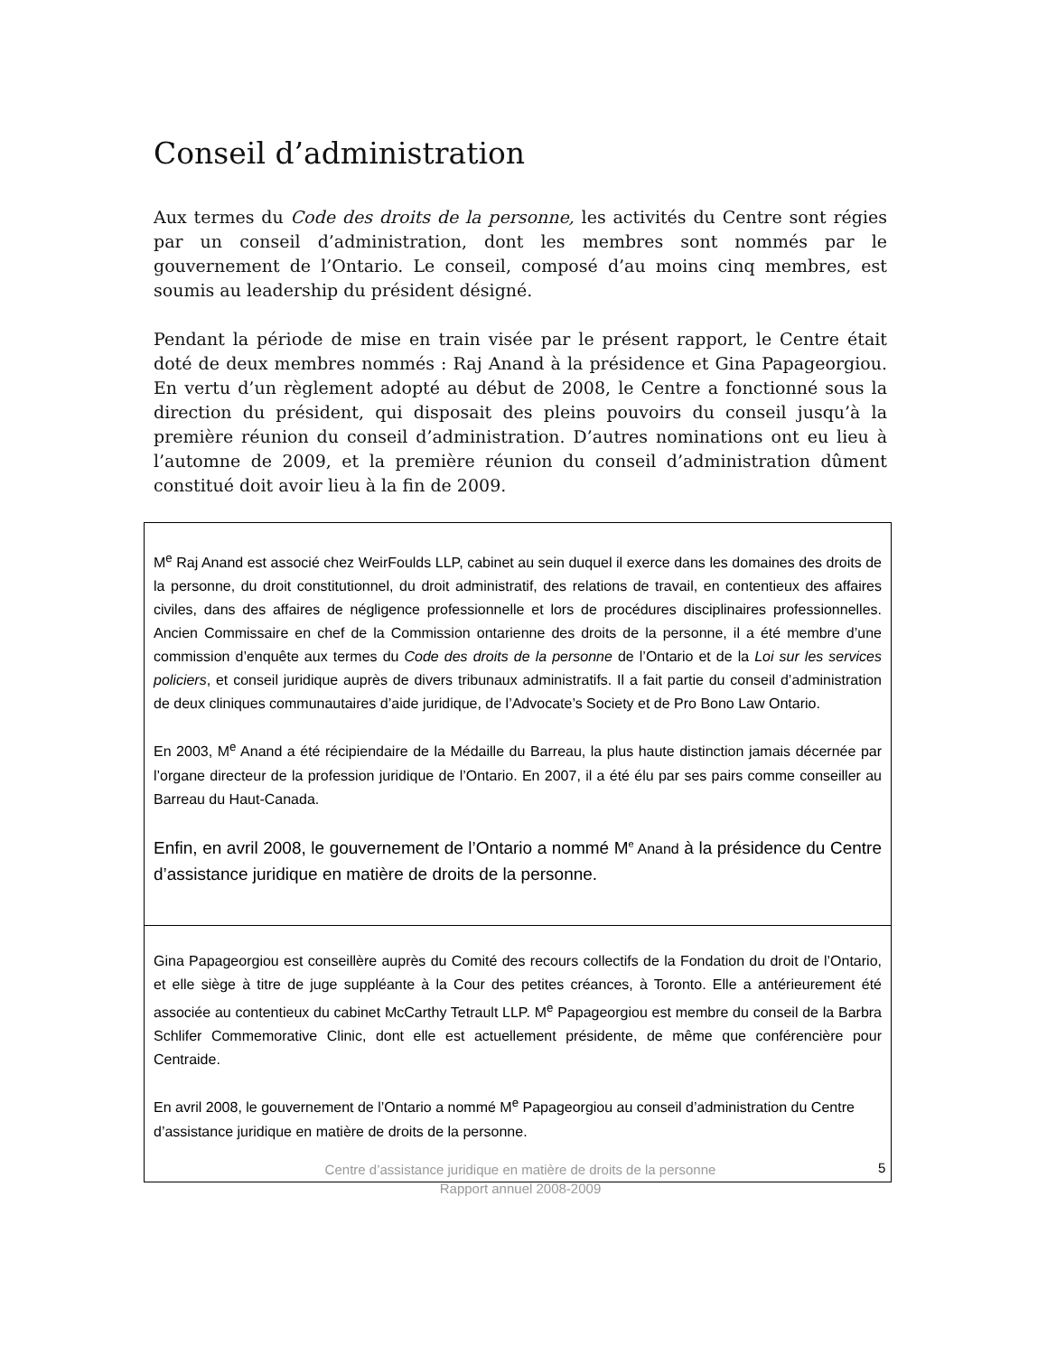Conseil d’administration
Aux termes du Code des droits de la personne, les activités du Centre sont régies par un conseil d’administration, dont les membres sont nommés par le gouvernement de l’Ontario. Le conseil, composé d’au moins cinq membres, est soumis au leadership du président désigné.
Pendant la période de mise en train visée par le présent rapport, le Centre était doté de deux membres nommés : Raj Anand à la présidence et Gina Papageorgiou. En vertu d’un règlement adopté au début de 2008, le Centre a fonctionné sous la direction du président, qui disposait des pleins pouvoirs du conseil jusqu’à la première réunion du conseil d’administration. D’autres nominations ont eu lieu à l’automne de 2009, et la première réunion du conseil d’administration dûment constitué doit avoir lieu à la fin de 2009.
M<sup>e</sup> Raj Anand est associé chez WeirFoulds LLP, cabinet au sein duquel il exerce dans les domaines des droits de la personne, du droit constitutionnel, du droit administratif, des relations de travail, en contentieux des affaires civiles, dans des affaires de négligence professionnelle et lors de procédures disciplinaires professionnelles. Ancien Commissaire en chef de la Commission ontarienne des droits de la personne, il a été membre d’une commission d’enquête aux termes du Code des droits de la personne de l’Ontario et de la Loi sur les services policiers, et conseil juridique auprès de divers tribunaux administratifs. Il a fait partie du conseil d’administration de deux cliniques communautaires d’aide juridique, de l’Advocate’s Society et de Pro Bono Law Ontario.
En 2003, M<sup>e</sup> Anand a été récipiendaire de la Médaille du Barreau, la plus haute distinction jamais décernée par l’organe directeur de la profession juridique de l’Ontario. En 2007, il a été élu par ses pairs comme conseiller au Barreau du Haut-Canada.
Enfin, en avril 2008, le gouvernement de l’Ontario a nommé M<sup>e</sup> Anand à la présidence du Centre d’assistance juridique en matière de droits de la personne.
Gina Papageorgiou est conseillère auprès du Comité des recours collectifs de la Fondation du droit de l’Ontario, et elle siège à titre de juge suppléante à la Cour des petites créances, à Toronto. Elle a antérieurement été associée au contentieux du cabinet McCarthy Tetrault LLP. M<sup>e</sup> Papageorgiou est membre du conseil de la Barbra Schlifer Commemorative Clinic, dont elle est actuellement présidente, de même que conférencière pour Centraide.
En avril 2008, le gouvernement de l’Ontario a nommé M<sup>e</sup> Papageorgiou au conseil d’administration du Centre d’assistance juridique en matière de droits de la personne.
Centre d’assistance juridique en matière de droits de la personne
Rapport annuel 2008-2009
5